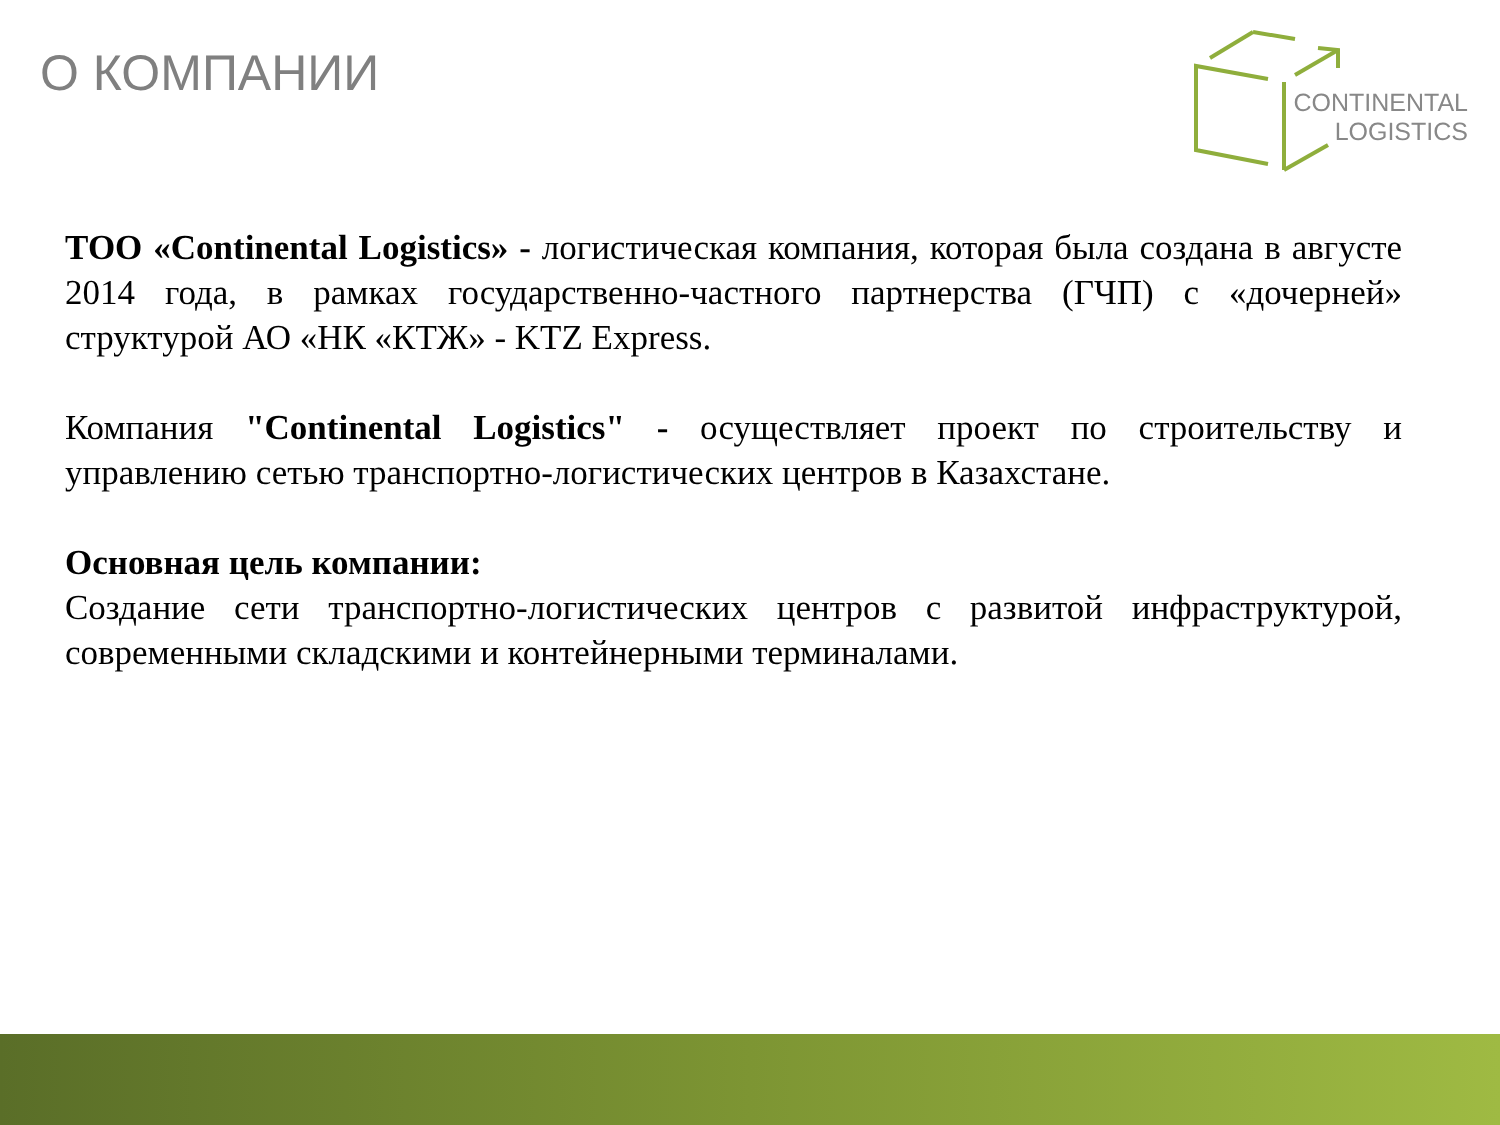О КОМПАНИИ
CONTINENTAL
LOGISTICS
ТОО «Continental Logistics» - логистическая компания, которая была создана в августе 2014 года, в рамках государственно-частного партнерства (ГЧП) с «дочерней» структурой АО «НК «КТЖ» - KTZ Express.
Компания "Continental Logistics" - осуществляет проект по строительству и управлению сетью транспортно-логистических центров в Казахстане.
Основная цель компании:
Создание сети транспортно-логистических центров с развитой инфраструктурой, современными складскими и контейнерными терминалами.